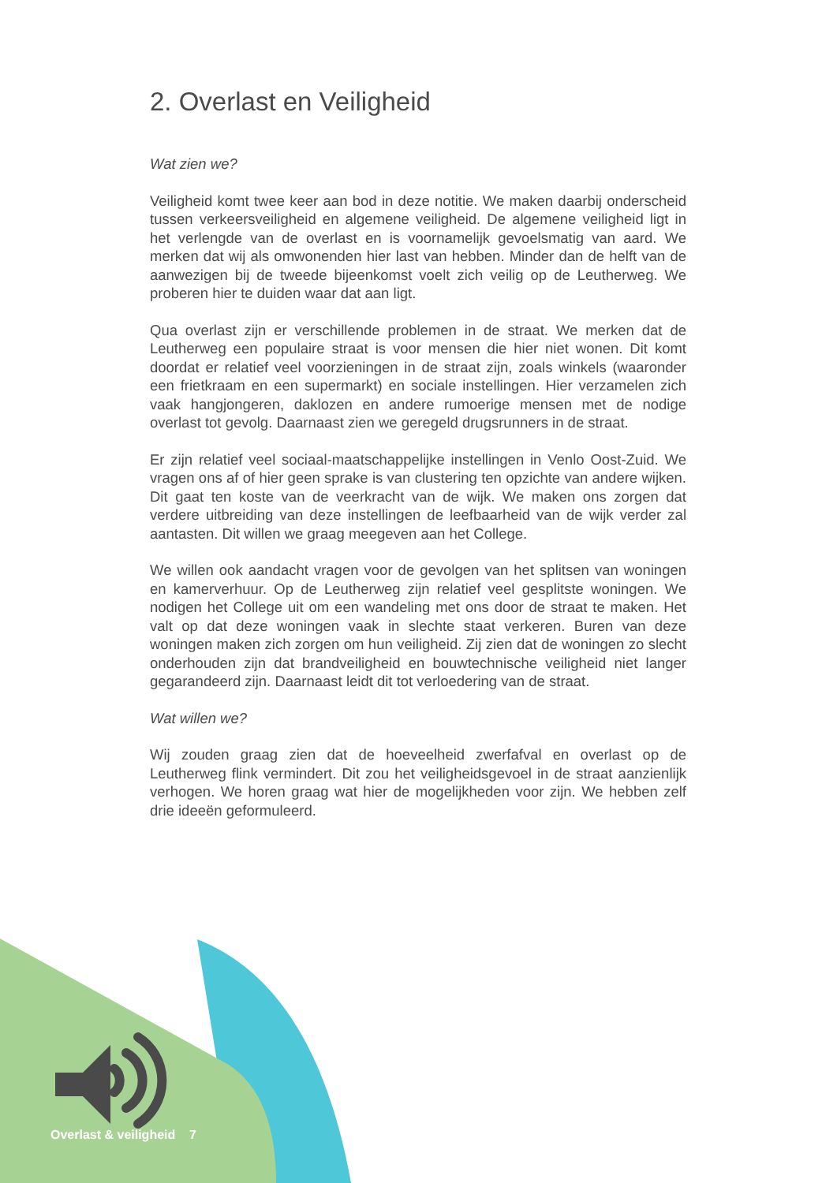2. Overlast en Veiligheid
Wat zien we?
Veiligheid komt twee keer aan bod in deze notitie. We maken daarbij onderscheid tussen verkeersveiligheid en algemene veiligheid. De algemene veiligheid ligt in het verlengde van de overlast en is voornamelijk gevoelsmatig van aard. We merken dat wij als omwonenden hier last van hebben. Minder dan de helft van de aanwezigen bij de tweede bijeenkomst voelt zich veilig op de Leutherweg. We proberen hier te duiden waar dat aan ligt.
Qua overlast zijn er verschillende problemen in de straat. We merken dat de Leutherweg een populaire straat is voor mensen die hier niet wonen. Dit komt doordat er relatief veel voorzieningen in de straat zijn, zoals winkels (waaronder een frietkraam en een supermarkt) en sociale instellingen. Hier verzamelen zich vaak hangjongeren, daklozen en andere rumoerige mensen met de nodige overlast tot gevolg. Daarnaast zien we geregeld drugsrunners in de straat.
Er zijn relatief veel sociaal-maatschappelijke instellingen in Venlo Oost-Zuid. We vragen ons af of hier geen sprake is van clustering ten opzichte van andere wijken. Dit gaat ten koste van de veerkracht van de wijk. We maken ons zorgen dat verdere uitbreiding van deze instellingen de leefbaarheid van de wijk verder zal aantasten. Dit willen we graag meegeven aan het College.
We willen ook aandacht vragen voor de gevolgen van het splitsen van woningen en kamerverhuur. Op de Leutherweg zijn relatief veel gesplitste woningen. We nodigen het College uit om een wandeling met ons door de straat te maken. Het valt op dat deze woningen vaak in slechte staat verkeren. Buren van deze woningen maken zich zorgen om hun veiligheid. Zij zien dat de woningen zo slecht onderhouden zijn dat brandveiligheid en bouwtechnische veiligheid niet langer gegarandeerd zijn. Daarnaast leidt dit tot verloedering van de straat.
Wat willen we?
Wij zouden graag zien dat de hoeveelheid zwerfafval en overlast op de Leutherweg flink vermindert. Dit zou het veiligheidsgevoel in de straat aanzienlijk verhogen. We horen graag wat hier de mogelijkheden voor zijn. We hebben zelf drie ideeën geformuleerd.
Overlast & veiligheid 7